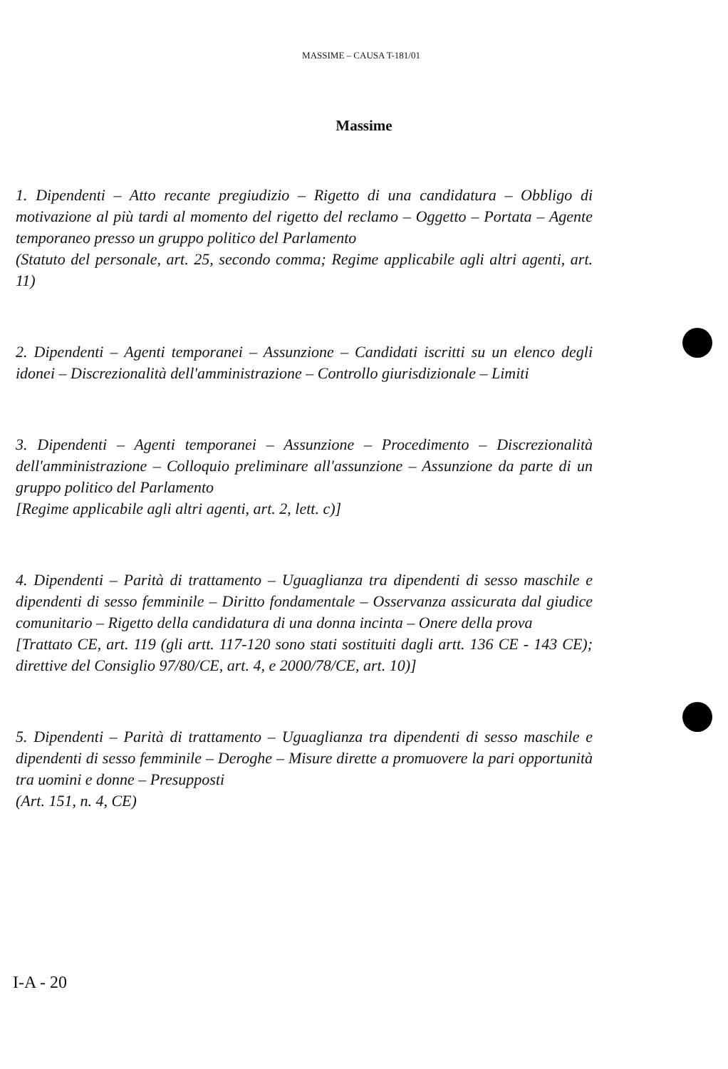MASSIME – CAUSA T-181/01
Massime
1. Dipendenti – Atto recante pregiudizio – Rigetto di una candidatura – Obbligo di motivazione al più tardi al momento del rigetto del reclamo – Oggetto – Portata – Agente temporaneo presso un gruppo politico del Parlamento
(Statuto del personale, art. 25, secondo comma; Regime applicabile agli altri agenti, art. 11)
2. Dipendenti – Agenti temporanei – Assunzione – Candidati iscritti su un elenco degli idonei – Discrezionalità dell'amministrazione – Controllo giurisdizionale – Limiti
3. Dipendenti – Agenti temporanei – Assunzione – Procedimento – Discrezionalità dell'amministrazione – Colloquio preliminare all'assunzione – Assunzione da parte di un gruppo politico del Parlamento
[Regime applicabile agli altri agenti, art. 2, lett. c)]
4. Dipendenti – Parità di trattamento – Uguaglianza tra dipendenti di sesso maschile e dipendenti di sesso femminile – Diritto fondamentale – Osservanza assicurata dal giudice comunitario – Rigetto della candidatura di una donna incinta – Onere della prova
[Trattato CE, art. 119 (gli artt. 117-120 sono stati sostituiti dagli artt. 136 CE - 143 CE); direttive del Consiglio 97/80/CE, art. 4, e 2000/78/CE, art. 10)]
5. Dipendenti – Parità di trattamento – Uguaglianza tra dipendenti di sesso maschile e dipendenti di sesso femminile – Deroghe – Misure dirette a promuovere la pari opportunità tra uomini e donne – Presupposti
(Art. 151, n. 4, CE)
I-A - 20